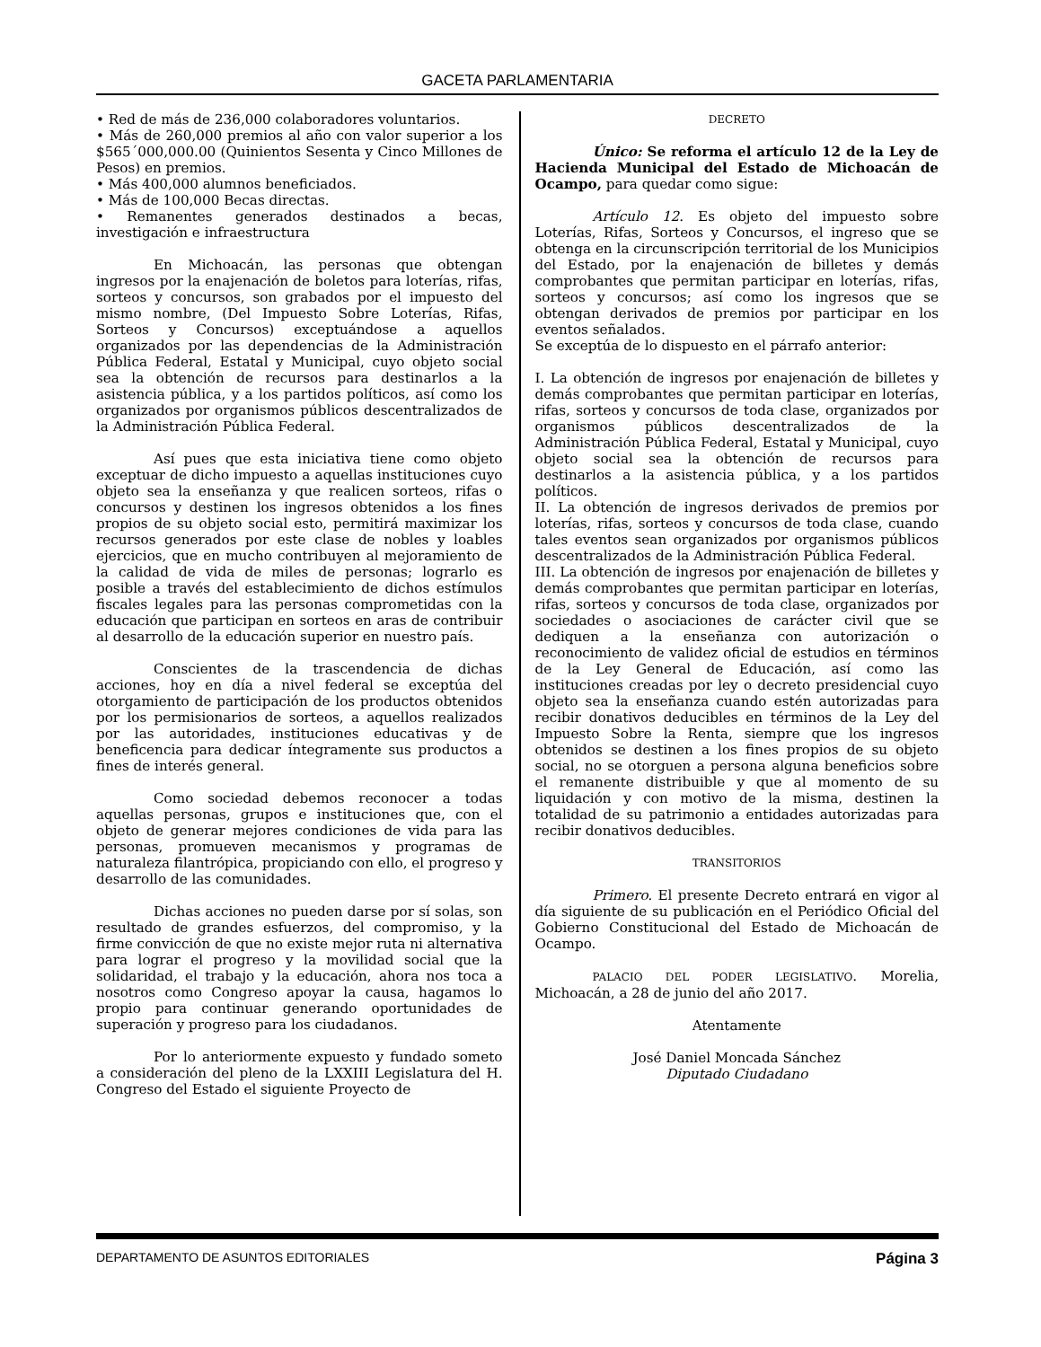GACETA PARLAMENTARIA
• Red de más de 236,000 colaboradores voluntarios.
• Más de 260,000 premios al año con valor superior a los $565´000,000.00 (Quinientos Sesenta y Cinco Millones de Pesos) en premios.
• Más 400,000 alumnos beneficiados.
• Más de 100,000 Becas directas.
• Remanentes generados destinados a becas, investigación e infraestructura
En Michoacán, las personas que obtengan ingresos por la enajenación de boletos para loterías, rifas, sorteos y concursos, son grabados por el impuesto del mismo nombre, (Del Impuesto Sobre Loterías, Rifas, Sorteos y Concursos) exceptuándose a aquellos organizados por las dependencias de la Administración Pública Federal, Estatal y Municipal, cuyo objeto social sea la obtención de recursos para destinarlos a la asistencia pública, y a los partidos políticos, así como los organizados por organismos públicos descentralizados de la Administración Pública Federal.
Así pues que esta iniciativa tiene como objeto exceptuar de dicho impuesto a aquellas instituciones cuyo objeto sea la enseñanza y que realicen sorteos, rifas o concursos y destinen los ingresos obtenidos a los fines propios de su objeto social esto, permitirá maximizar los recursos generados por este clase de nobles y loables ejercicios, que en mucho contribuyen al mejoramiento de la calidad de vida de miles de personas; lograrlo es posible a través del establecimiento de dichos estímulos fiscales legales para las personas comprometidas con la educación que participan en sorteos en aras de contribuir al desarrollo de la educación superior en nuestro país.
Conscientes de la trascendencia de dichas acciones, hoy en día a nivel federal se exceptúa del otorgamiento de participación de los productos obtenidos por los permisionarios de sorteos, a aquellos realizados por las autoridades, instituciones educativas y de beneficencia para dedicar íntegramente sus productos a fines de interés general.
Como sociedad debemos reconocer a todas aquellas personas, grupos e instituciones que, con el objeto de generar mejores condiciones de vida para las personas, promueven mecanismos y programas de naturaleza filantrópica, propiciando con ello, el progreso y desarrollo de las comunidades.
Dichas acciones no pueden darse por sí solas, son resultado de grandes esfuerzos, del compromiso, y la firme convicción de que no existe mejor ruta ni alternativa para lograr el progreso y la movilidad social que la solidaridad, el trabajo y la educación, ahora nos toca a nosotros como Congreso apoyar la causa, hagamos lo propio para continuar generando oportunidades de superación y progreso para los ciudadanos.
Por lo anteriormente expuesto y fundado someto a consideración del pleno de la LXXIII Legislatura del H. Congreso del Estado el siguiente Proyecto de
DECRETO
Único: Se reforma el artículo 12 de la Ley de Hacienda Municipal del Estado de Michoacán de Ocampo, para quedar como sigue:
Artículo 12. Es objeto del impuesto sobre Loterías, Rifas, Sorteos y Concursos, el ingreso que se obtenga en la circunscripción territorial de los Municipios del Estado, por la enajenación de billetes y demás comprobantes que permitan participar en loterías, rifas, sorteos y concursos; así como los ingresos que se obtengan derivados de premios por participar en los eventos señalados.
Se exceptúa de lo dispuesto en el párrafo anterior:
I. La obtención de ingresos por enajenación de billetes y demás comprobantes que permitan participar en loterías, rifas, sorteos y concursos de toda clase, organizados por organismos públicos descentralizados de la Administración Pública Federal, Estatal y Municipal, cuyo objeto social sea la obtención de recursos para destinarlos a la asistencia pública, y a los partidos políticos.
II. La obtención de ingresos derivados de premios por loterías, rifas, sorteos y concursos de toda clase, cuando tales eventos sean organizados por organismos públicos descentralizados de la Administración Pública Federal.
III. La obtención de ingresos por enajenación de billetes y demás comprobantes que permitan participar en loterías, rifas, sorteos y concursos de toda clase, organizados por sociedades o asociaciones de carácter civil que se dediquen a la enseñanza con autorización o reconocimiento de validez oficial de estudios en términos de la Ley General de Educación, así como las instituciones creadas por ley o decreto presidencial cuyo objeto sea la enseñanza cuando estén autorizadas para recibir donativos deducibles en términos de la Ley del Impuesto Sobre la Renta, siempre que los ingresos obtenidos se destinen a los fines propios de su objeto social, no se otorguen a persona alguna beneficios sobre el remanente distribuible y que al momento de su liquidación y con motivo de la misma, destinen la totalidad de su patrimonio a entidades autorizadas para recibir donativos deducibles.
TRANSITORIOS
Primero. El presente Decreto entrará en vigor al día siguiente de su publicación en el Periódico Oficial del Gobierno Constitucional del Estado de Michoacán de Ocampo.
PALACIO DEL PODER LEGISLATIVO. Morelia, Michoacán, a 28 de junio del año 2017.
Atentamente
José Daniel Moncada Sánchez
Diputado Ciudadano
DEPARTAMENTO DE ASUNTOS EDITORIALES Página 3